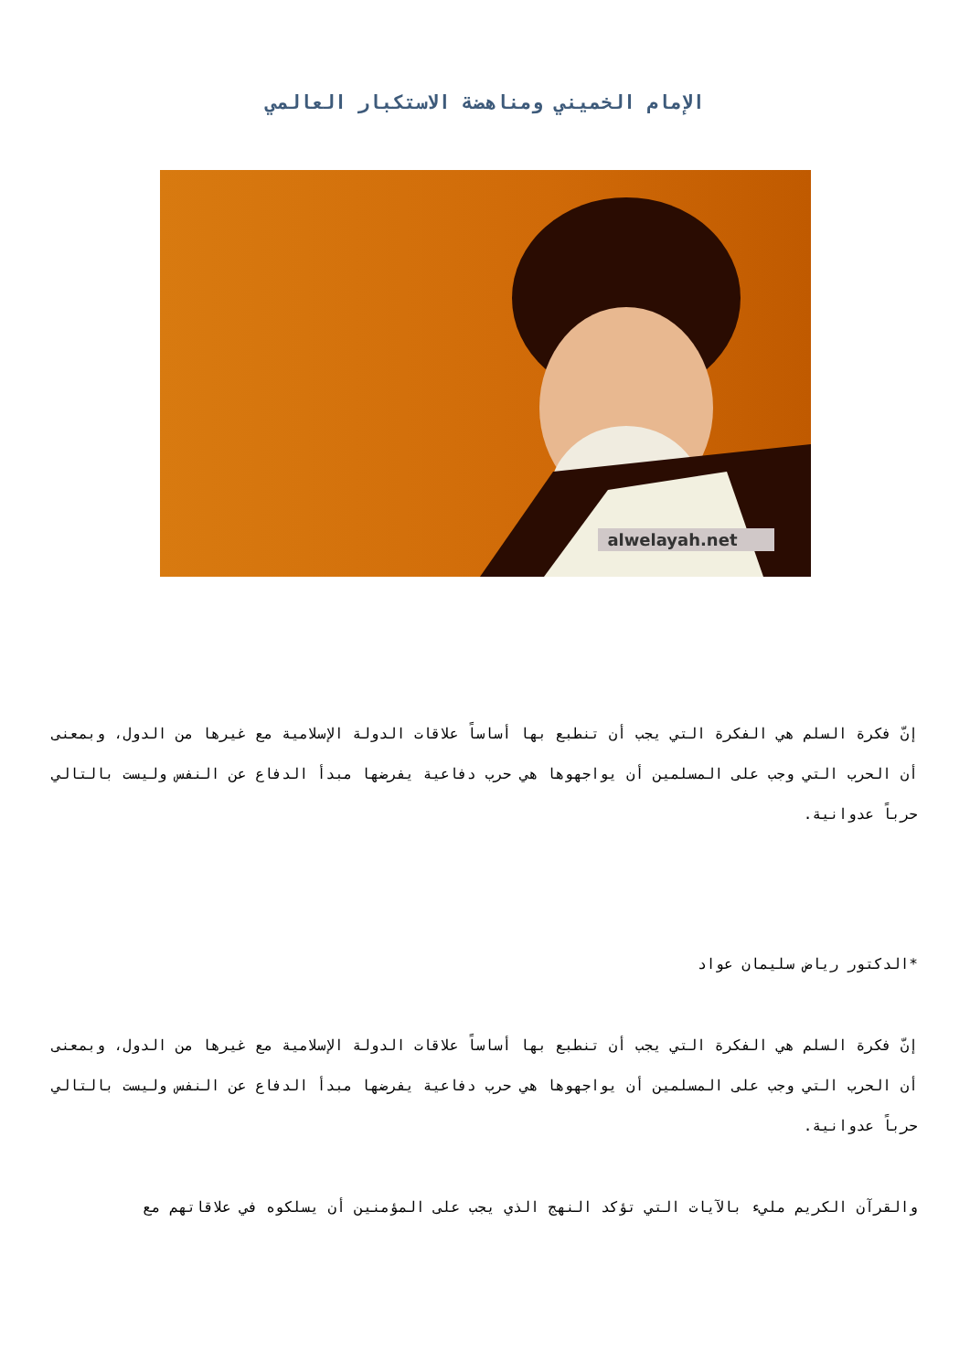الإمام الخميني ومناهضة الاستكبار العالمي
alwelayah.net
إنّ فكرة السلم هي الفكرة التي يجب أن تنطبع بها أساساً علاقات الدولة الإسلامية مع غيرها من الدول، وبمعنى أن الحرب التي وجب على المسلمين أن يواجهوها هي حرب دفاعية يفرضها مبدأ الدفاع عن النفس وليست بالتالي حرباً عدوانية.
*الدكتور رياض سليمان عواد
إنّ فكرة السلم هي الفكرة التي يجب أن تنطبع بها أساساً علاقات الدولة الإسلامية مع غيرها من الدول، وبمعنى أن الحرب التي وجب على المسلمين أن يواجهوها هي حرب دفاعية يفرضها مبدأ الدفاع عن النفس وليست بالتالي حرباً عدوانية.
والقرآن الكريم مليء بالآيات التي تؤكد النهج الذي يجب على المؤمنين أن يسلكوه في علاقاتهم مع